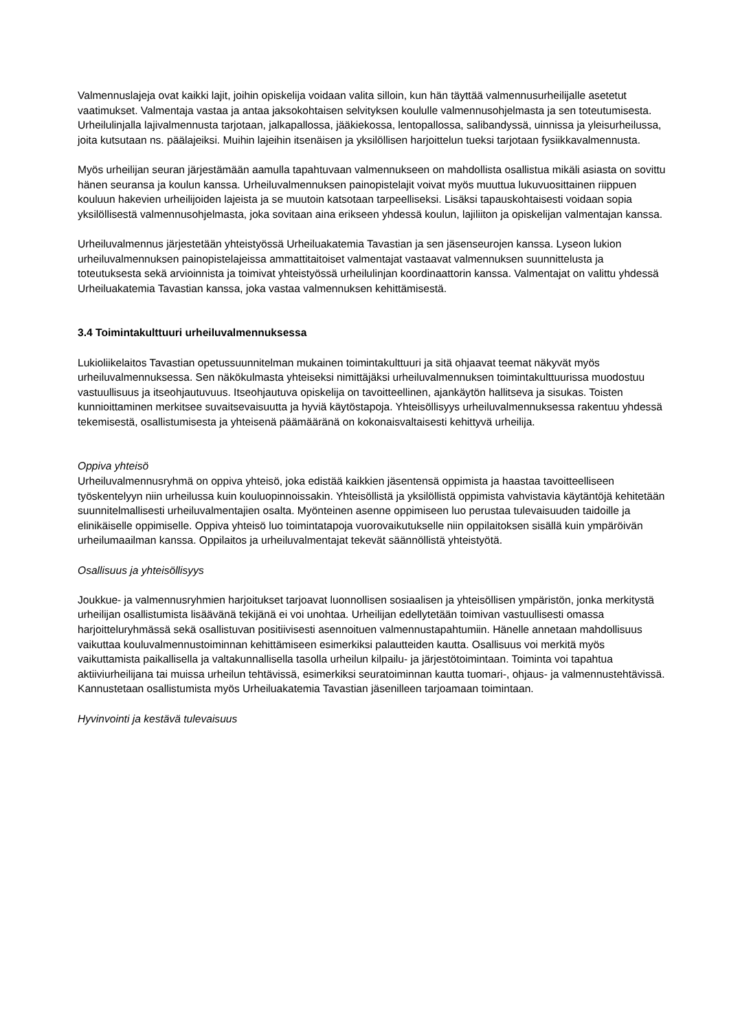Valmennuslajeja ovat kaikki lajit, joihin opiskelija voidaan valita silloin, kun hän täyttää valmennusurheilijalle asetetut vaatimukset. Valmentaja vastaa ja antaa jaksokohtaisen selvityksen koululle valmennusohjelmasta ja sen toteutumisesta. Urheilulinjalla lajivalmennusta tarjotaan, jalkapallossa, jääkiekossa, lentopallossa, salibandyssä, uinnissa ja yleisurheilussa, joita kutsutaan ns. päälajeiksi. Muihin lajeihin itsenäisen ja yksilöllisen harjoittelun tueksi tarjotaan fysiikkavalmennusta.
Myös urheilijan seuran järjestämään aamulla tapahtuvaan valmennukseen on mahdollista osallistua mikäli asiasta on sovittu hänen seuransa ja koulun kanssa. Urheiluvalmennuksen painopistelajit voivat myös muuttua lukuvuosittainen riippuen kouluun hakevien urheilijoiden lajeista ja se muutoin katsotaan tarpeelliseksi. Lisäksi tapauskohtaisesti voidaan sopia yksilöllisestä valmennusohjelmasta, joka sovitaan aina erikseen yhdessä koulun, lajiliiton ja opiskelijan valmentajan kanssa.
Urheiluvalmennus järjestetään yhteistyössä Urheiluakatemia Tavastian ja sen jäsenseurojen kanssa. Lyseon lukion urheiluvalmennuksen painopistelajeissa ammattitaitoiset valmentajat vastaavat valmennuksen suunnittelusta ja toteutuksesta sekä arvioinnista ja toimivat yhteistyössä urheilulinjan koordinaattorin kanssa. Valmentajat on valittu yhdessä Urheiluakatemia Tavastian kanssa, joka vastaa valmennuksen kehittämisestä.
3.4 Toimintakulttuuri urheiluvalmennuksessa
Lukioliikelaitos Tavastian opetussuunnitelman mukainen toimintakulttuuri ja sitä ohjaavat teemat näkyvät myös urheiluvalmennuksessa. Sen näkökulmasta yhteiseksi nimittäjäksi urheiluvalmennuksen toimintakulttuurissa muodostuu vastuullisuus ja itseohjautuvuus. Itseohjautuva opiskelija on tavoitteellinen, ajankäytön hallitseva ja sisukas. Toisten kunnioittaminen merkitsee suvaitsevaisuutta ja hyviä käytöstapoja. Yhteisöllisyys urheiluvalmennuksessa rakentuu yhdessä tekemisestä, osallistumisesta ja yhteisenä päämääränä on kokonaisvaltaisesti kehittyvä urheilija.
Oppiva yhteisö
Urheiluvalmennusryhmä on oppiva yhteisö, joka edistää kaikkien jäsentensä oppimista ja haastaa tavoitteelliseen työskentelyyn niin urheilussa kuin kouluopinnoissakin. Yhteisöllistä ja yksilöllistä oppimista vahvistavia käytäntöjä kehitetään suunnitelmallisesti urheiluvalmentajien osalta. Myönteinen asenne oppimiseen luo perustaa tulevaisuuden taidoille ja elinikäiselle oppimiselle. Oppiva yhteisö luo toimintatapoja vuorovaikutukselle niin oppilaitoksen sisällä kuin ympäröivän urheilumaailman kanssa. Oppilaitos ja urheiluvalmentajat tekevät säännöllistä yhteistyötä.
Osallisuus ja yhteisöllisyys
Joukkue- ja valmennusryhmien harjoitukset tarjoavat luonnollisen sosiaalisen ja yhteisöllisen ympäristön, jonka merkitystä urheilijan osallistumista lisäävänä tekijänä ei voi unohtaa. Urheilijan edellytetään toimivan vastuullisesti omassa harjoitteluryhmässä sekä osallistuvan positiivisesti asennoituen valmennustapahtumiin. Hänelle annetaan mahdollisuus vaikuttaa kouluvalmennustoiminnan kehittämiseen esimerkiksi palautteiden kautta. Osallisuus voi merkitä myös vaikuttamista paikallisella ja valtakunnallisella tasolla urheilun kilpailu- ja järjestötoimintaan. Toiminta voi tapahtua aktiiviurheilijana tai muissa urheilun tehtävissä, esimerkiksi seuratoiminnan kautta tuomari-, ohjaus- ja valmennustehtävissä. Kannustetaan osallistumista myös Urheiluakatemia Tavastian jäsenilleen tarjoamaan toimintaan.
Hyvinvointi ja kestävä tulevaisuus